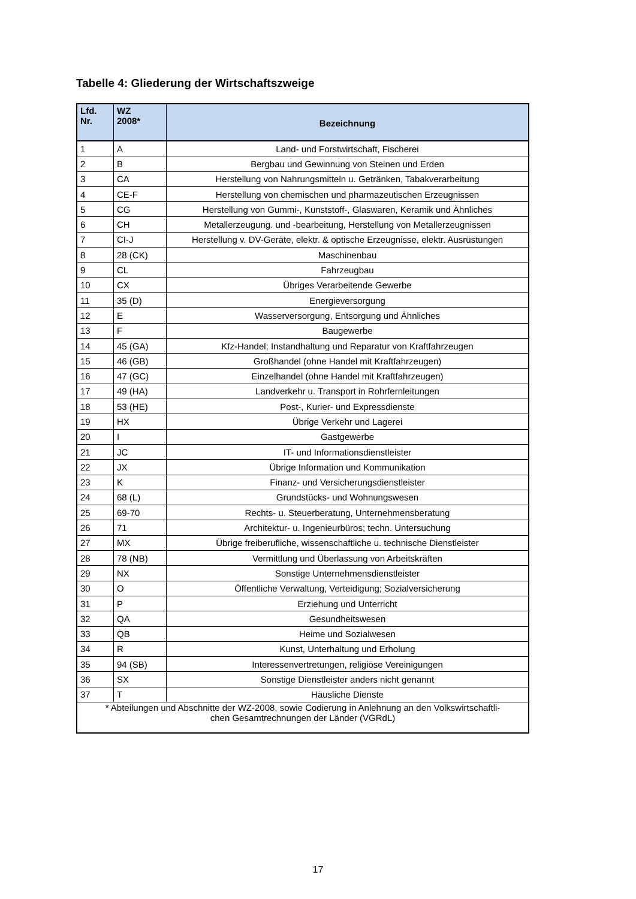Tabelle 4: Gliederung der Wirtschaftszweige
| Lfd. Nr. | WZ 2008* | Bezeichnung |
| --- | --- | --- |
| 1 | A | Land- und Forstwirtschaft, Fischerei |
| 2 | B | Bergbau und Gewinnung von Steinen und Erden |
| 3 | CA | Herstellung von Nahrungsmitteln u. Getränken, Tabakverarbeitung |
| 4 | CE-F | Herstellung von chemischen und pharmazeutischen Erzeugnissen |
| 5 | CG | Herstellung von Gummi-, Kunststoff-, Glaswaren, Keramik und Ähnliches |
| 6 | CH | Metallerzeugung. und -bearbeitung, Herstellung von Metallerzeugnissen |
| 7 | CI-J | Herstellung v. DV-Geräte, elektr. & optische Erzeugnisse, elektr. Ausrüstungen |
| 8 | 28 (CK) | Maschinenbau |
| 9 | CL | Fahrzeugbau |
| 10 | CX | Übriges Verarbeitende Gewerbe |
| 11 | 35 (D) | Energieversorgung |
| 12 | E | Wasserversorgung, Entsorgung und Ähnliches |
| 13 | F | Baugewerbe |
| 14 | 45 (GA) | Kfz-Handel; Instandhaltung und Reparatur von Kraftfahrzeugen |
| 15 | 46 (GB) | Großhandel (ohne Handel mit Kraftfahrzeugen) |
| 16 | 47 (GC) | Einzelhandel (ohne Handel mit Kraftfahrzeugen) |
| 17 | 49 (HA) | Landverkehr u. Transport in Rohrfernleitungen |
| 18 | 53 (HE) | Post-, Kurier- und Expressdienste |
| 19 | HX | Übrige Verkehr und Lagerei |
| 20 | I | Gastgewerbe |
| 21 | JC | IT- und Informationsdienstleister |
| 22 | JX | Übrige Information und Kommunikation |
| 23 | K | Finanz- und Versicherungsdienstleister |
| 24 | 68 (L) | Grundstücks- und Wohnungswesen |
| 25 | 69-70 | Rechts- u. Steuerberatung, Unternehmensberatung |
| 26 | 71 | Architektur- u. Ingenieurbüros; techn. Untersuchung |
| 27 | MX | Übrige freiberufliche, wissenschaftliche u. technische Dienstleister |
| 28 | 78 (NB) | Vermittlung und Überlassung von Arbeitskräften |
| 29 | NX | Sonstige Unternehmensdienstleister |
| 30 | O | Öffentliche Verwaltung, Verteidigung; Sozialversicherung |
| 31 | P | Erziehung und Unterricht |
| 32 | QA | Gesundheitswesen |
| 33 | QB | Heime und Sozialwesen |
| 34 | R | Kunst, Unterhaltung und Erholung |
| 35 | 94 (SB) | Interessenvertretungen, religiöse Vereinigungen |
| 36 | SX | Sonstige Dienstleister anders nicht genannt |
| 37 | T | Häusliche Dienste |
| * Abteilungen und Abschnitte der WZ-2008, sowie Codierung in Anlehnung an den Volkswirtschaftli- chen Gesamtrechnungen der Länder (VGRdL) | | |
17